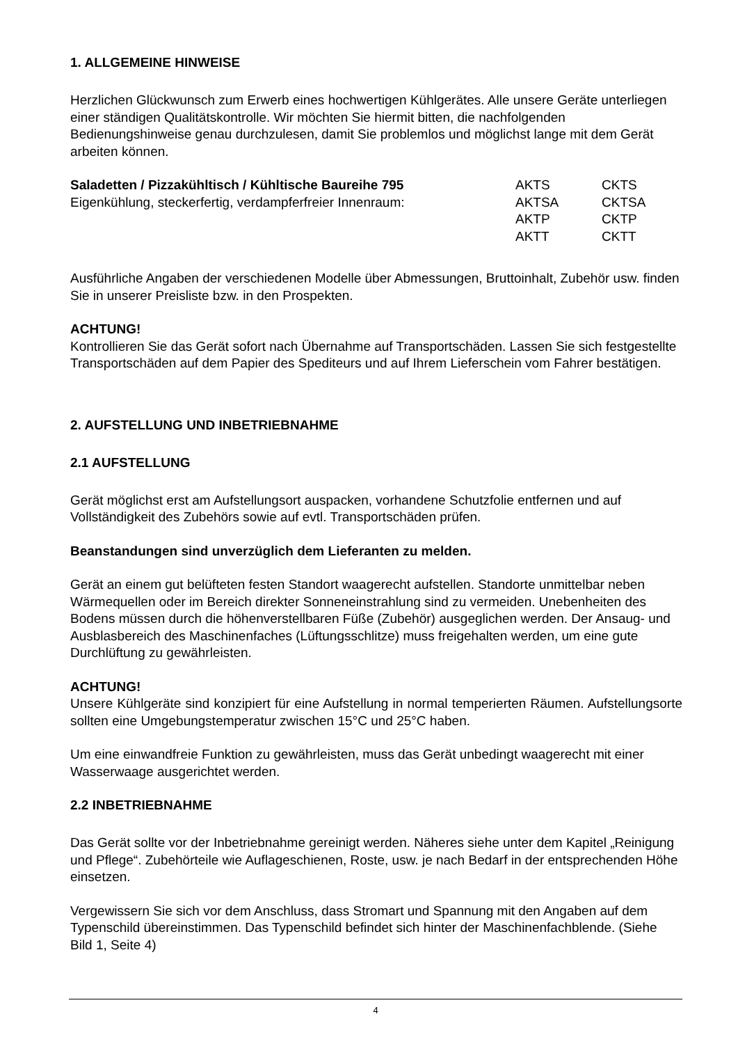1. ALLGEMEINE HINWEISE
Herzlichen Glückwunsch zum Erwerb eines hochwertigen Kühlgerätes. Alle unsere Geräte unterliegen einer ständigen Qualitätskontrolle. Wir möchten Sie hiermit bitten, die nachfolgenden Bedienungshinweise genau durchzulesen, damit Sie problemlos und möglichst lange mit dem Gerät arbeiten können.
Saladetten / Pizzakühltisch / Kühltische Baureihe 795 AKTS CKTS
Eigenkühlung, steckerfertig, verdampferfreier Innenraum: AKTSA CKTSA
AKTP CKTP
AKTT CKTT
Ausführliche Angaben der verschiedenen Modelle über Abmessungen, Bruttoinhalt, Zubehör usw. finden Sie in unserer Preisliste bzw. in den Prospekten.
ACHTUNG!
Kontrollieren Sie das Gerät sofort nach Übernahme auf Transportschäden. Lassen Sie sich festgestellte Transportschäden auf dem Papier des Spediteurs und auf Ihrem Lieferschein vom Fahrer bestätigen.
2. AUFSTELLUNG UND INBETRIEBNAHME
2.1 AUFSTELLUNG
Gerät möglichst erst am Aufstellungsort auspacken, vorhandene Schutzfolie entfernen und auf Vollständigkeit des Zubehörs sowie auf evtl. Transportschäden prüfen.
Beanstandungen sind unverzüglich dem Lieferanten zu melden.
Gerät an einem gut belüfteten festen Standort waagerecht aufstellen. Standorte unmittelbar neben Wärmequellen oder im Bereich direkter Sonneneinstrahlung sind zu vermeiden. Unebenheiten des Bodens müssen durch die höhenverstellbaren Füße (Zubehör) ausgeglichen werden. Der Ansaug- und Ausblasbereich des Maschinenfaches (Lüftungsschlitze) muss freigehalten werden, um eine gute Durchlüftung zu gewährleisten.
ACHTUNG!
Unsere Kühlgeräte sind konzipiert für eine Aufstellung in normal temperierten Räumen. Aufstellungsorte sollten eine Umgebungstemperatur zwischen 15°C und 25°C haben.
Um eine einwandfreie Funktion zu gewährleisten, muss das Gerät unbedingt waagerecht mit einer Wasserwaage ausgerichtet werden.
2.2 INBETRIEBNAHME
Das Gerät sollte vor der Inbetriebnahme gereinigt werden. Näheres siehe unter dem Kapitel „Reinigung und Pflege“. Zubehörteile wie Auflageschienen, Roste, usw. je nach Bedarf in der entsprechenden Höhe einsetzen.
Vergewissern Sie sich vor dem Anschluss, dass Stromart und Spannung mit den Angaben auf dem Typenschild übereinstimmen. Das Typenschild befindet sich hinter der Maschinenfachblende. (Siehe Bild 1, Seite 4)
4